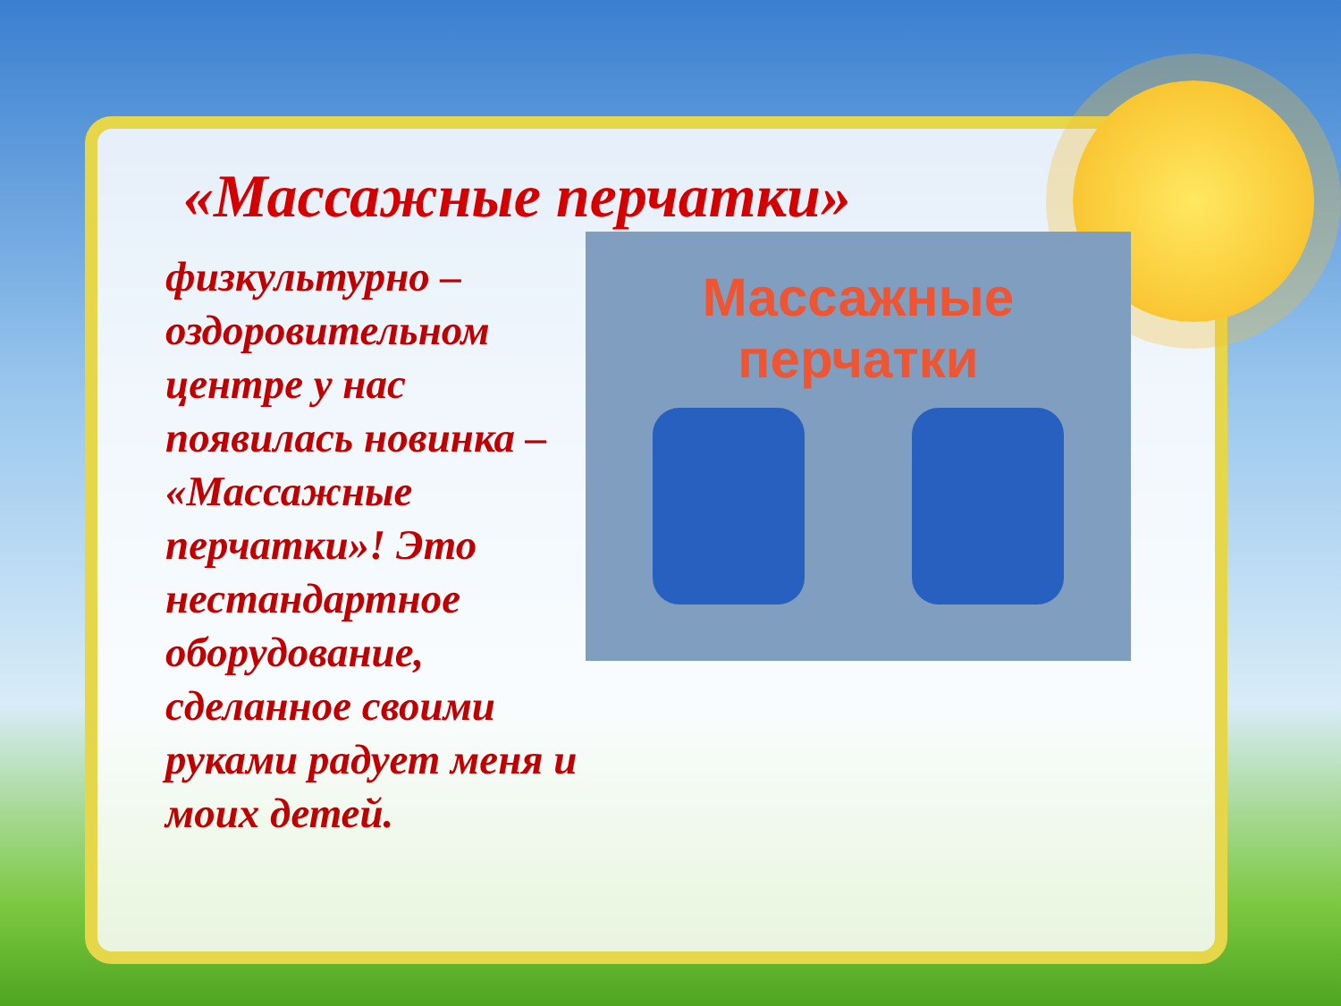«Массажные перчатки»
физкультурно – оздоровительном центре у нас появилась новинка – «Массажные перчатки»! Это нестандартное оборудование, сделанное своими руками радует меня и моих детей.
Массажные
перчатки